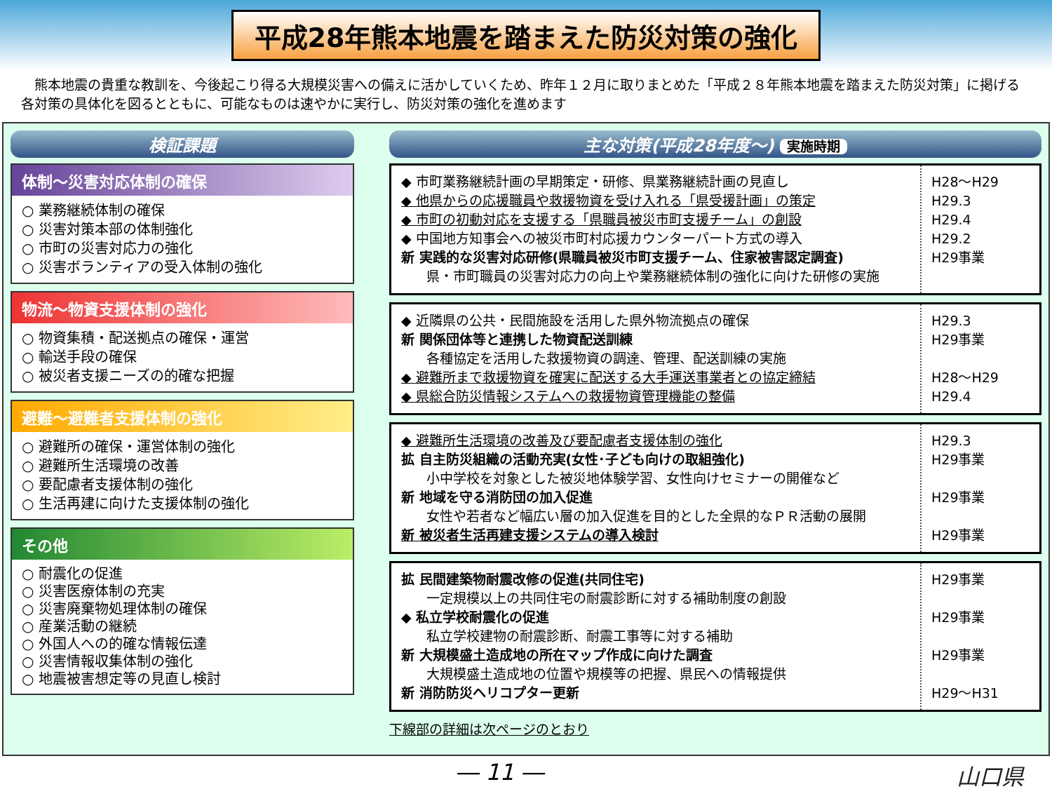平成28年熊本地震を踏まえた防災対策の強化
　熊本地震の貴重な教訓を、今後起こり得る大規模災害への備えに活かしていくため、昨年１２月に取りまとめた「平成２８年熊本地震を踏まえた防災対策」に掲げる各対策の具体化を図るとともに、可能なものは速やかに実行し、防災対策の強化を進めます
検証課題
体制～災害対応体制の確保
○ 業務継続体制の確保
○ 災害対策本部の体制強化
○ 市町の災害対応力の強化
○ 災害ボランティアの受入体制の強化
物流～物資支援体制の強化
○ 物資集積・配送拠点の確保・運営
○ 輸送手段の確保
○ 被災者支援ニーズの的確な把握
避難～避難者支援体制の強化
○ 避難所の確保・運営体制の強化
○ 避難所生活環境の改善
○ 要配慮者支援体制の強化
○ 生活再建に向けた支援体制の強化
その他
○ 耐震化の促進
○ 災害医療体制の充実
○ 災害廃棄物処理体制の確保
○ 産業活動の継続
○ 外国人への的確な情報伝達
○ 災害情報収集体制の強化
○ 地震被害想定等の見直し検討
主な対策(平成28年度～) 実施時期
◆ 市町業務継続計画の早期策定・研修、県業務継続計画の見直し
◆ 他県からの応援職員や救援物資を受け入れる「県受援計画」の策定
◆ 市町の初動対応を支援する「県職員被災市町支援チーム」の創設
◆ 中国地方知事会への被災市町村応援カウンターパート方式の導入
新 実践的な災害対応研修(県職員被災市町支援チーム、住家被害認定調査)
県・市町職員の災害対応力の向上や業務継続体制の強化に向けた研修の実施
H28～H29
H29.3
H29.4
H29.2
H29事業
◆ 近隣県の公共・民間施設を活用した県外物流拠点の確保
新 関係団体等と連携した物資配送訓練
各種協定を活用した救援物資の調達、管理、配送訓練の実施
◆ 避難所まで救援物資を確実に配送する大手運送事業者との協定締結
◆ 県総合防災情報システムへの救援物資管理機能の整備
H29.3
H29事業
H28～H29
H29.4
◆ 避難所生活環境の改善及び要配慮者支援体制の強化
拡 自主防災組織の活動充実(女性･子ども向けの取組強化)
小中学校を対象とした被災地体験学習、女性向けセミナーの開催など
新 地域を守る消防団の加入促進
女性や若者など幅広い層の加入促進を目的とした全県的なＰＲ活動の展開
新 被災者生活再建支援システムの導入検討
H29.3
H29事業
H29事業
H29事業
拡 民間建築物耐震改修の促進(共同住宅)
一定規模以上の共同住宅の耐震診断に対する補助制度の創設
◆ 私立学校耐震化の促進
私立学校建物の耐震診断、耐震工事等に対する補助
新 大規模盛土造成地の所在マップ作成に向けた調査
大規模盛土造成地の位置や規模等の把握、県民への情報提供
新 消防防災ヘリコプター更新
H29事業
H29事業
H29事業
H29～H31
下線部の詳細は次ページのとおり
― 11 ― 山口県